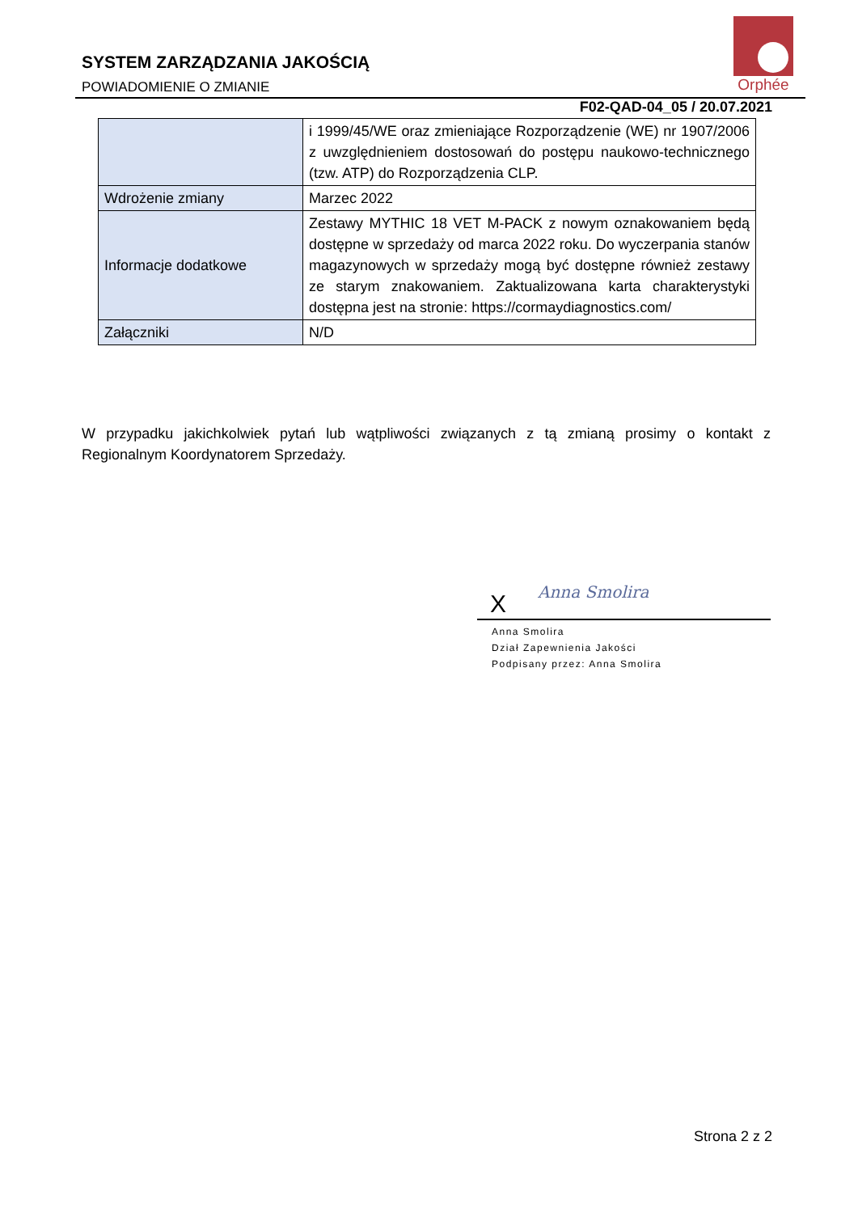SYSTEM ZARZĄDZANIA JAKOŚCIĄ
POWIADOMIENIE O ZMIANIE
Orphée
F02-QAD-04_05 / 20.07.2021
| | i 1999/45/WE oraz zmieniające Rozporządzenie (WE) nr 1907/2006 z uwzględnieniem dostosowań do postępu naukowo-technicznego (tzw. ATP) do Rozporządzenia CLP. |
| Wdrożenie zmiany | Marzec 2022 |
| Informacje dodatkowe | Zestawy MYTHIC 18 VET M-PACK z nowym oznakowaniem będą dostępne w sprzedaży od marca 2022 roku. Do wyczerpania stanów magazynowych w sprzedaży mogą być dostępne również zestawy ze starym znakowaniem. Zaktualizowana karta charakterystyki dostępna jest na stronie: https://cormaydiagnostics.com/ |
| Załączniki | N/D |
W przypadku jakichkolwiek pytań lub wątpliwości związanych z tą zmianą prosimy o kontakt z Regionalnym Koordynatorem Sprzedaży.
X Anna Smolira
Anna Smolira
Dział Zapewnienia Jakości
Podpisany przez: Anna Smolira
Strona 2 z 2